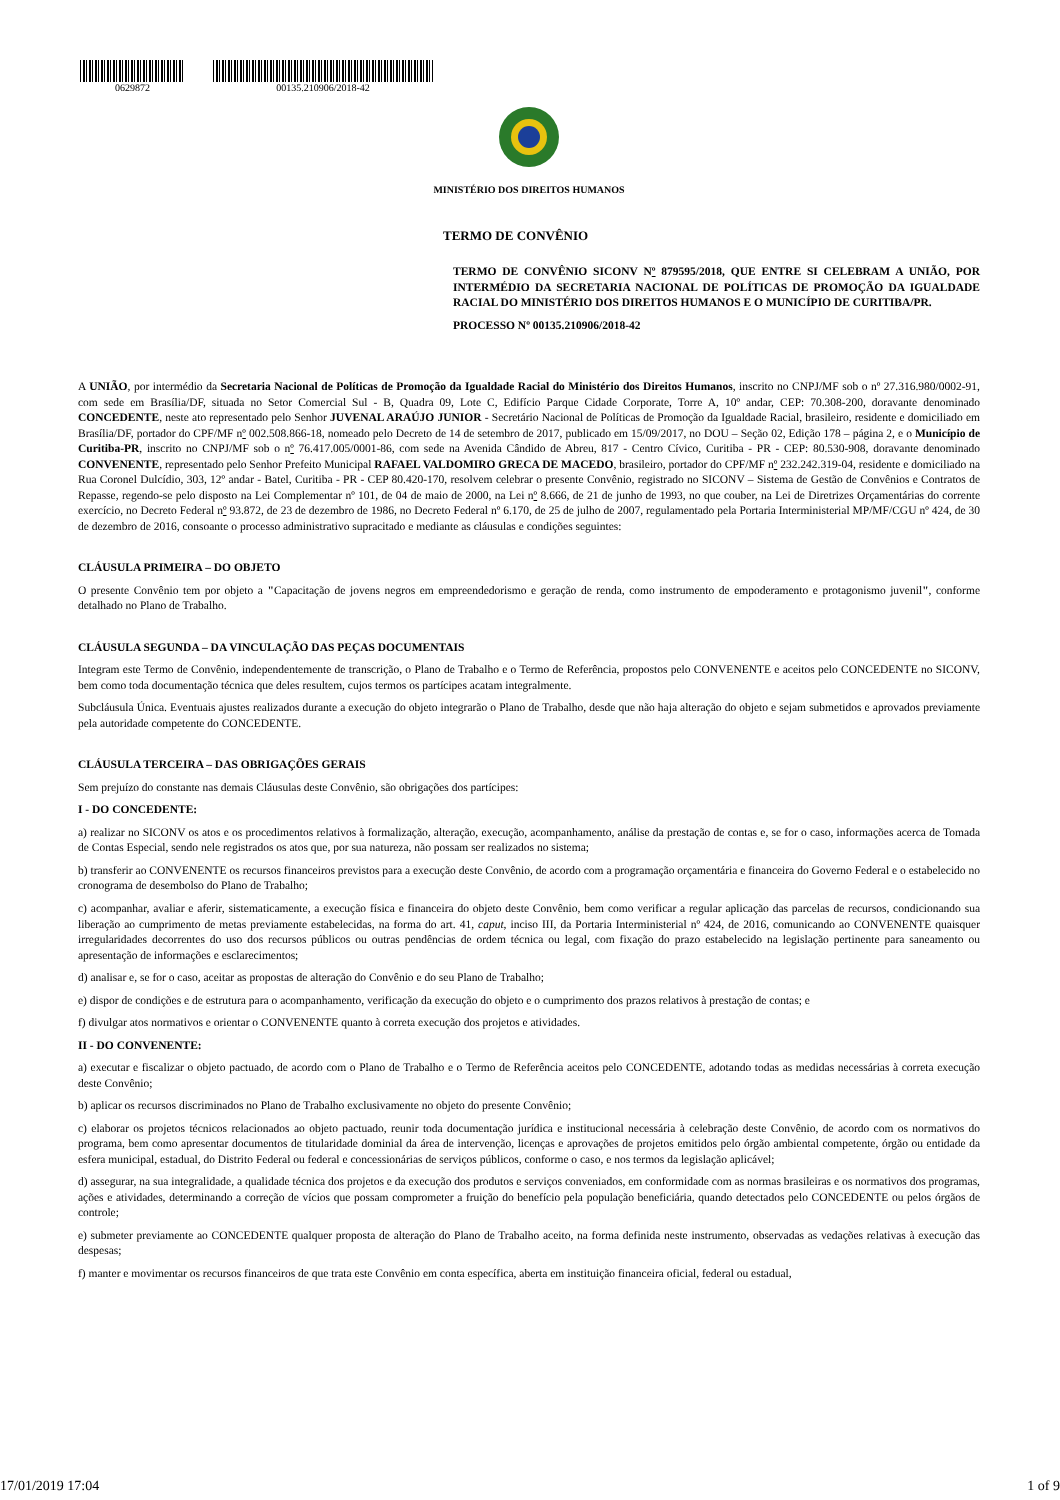0629872 00135.210906/2018-42
MINISTÉRIO DOS DIREITOS HUMANOS
TERMO DE CONVÊNIO
TERMO DE CONVÊNIO SICONV Nº 879595/2018, QUE ENTRE SI CELEBRAM A UNIÃO, POR INTERMÉDIO DA SECRETARIA NACIONAL DE POLÍTICAS DE PROMOÇÃO DA IGUALDADE RACIAL DO MINISTÉRIO DOS DIREITOS HUMANOS E O MUNICÍPIO DE CURITIBA/PR.
PROCESSO Nº 00135.210906/2018-42
A UNIÃO, por intermédio da Secretaria Nacional de Políticas de Promoção da Igualdade Racial do Ministério dos Direitos Humanos, inscrito no CNPJ/MF sob o nº 27.316.980/0002-91, com sede em Brasília/DF, situada no Setor Comercial Sul - B, Quadra 09, Lote C, Edifício Parque Cidade Corporate, Torre A, 10º andar, CEP: 70.308-200, doravante denominado CONCEDENTE, neste ato representado pelo Senhor JUVENAL ARAÚJO JUNIOR - Secretário Nacional de Políticas de Promoção da Igualdade Racial, brasileiro, residente e domiciliado em Brasília/DF, portador do CPF/MF nº 002.508.866-18, nomeado pelo Decreto de 14 de setembro de 2017, publicado em 15/09/2017, no DOU – Seção 02, Edição 178 – página 2, e o Município de Curitiba-PR, inscrito no CNPJ/MF sob o nº 76.417.005/0001-86, com sede na Avenida Cândido de Abreu, 817 - Centro Cívico, Curitiba - PR - CEP: 80.530-908, doravante denominado CONVENENTE, representado pelo Senhor Prefeito Municipal RAFAEL VALDOMIRO GRECA DE MACEDO, brasileiro, portador do CPF/MF nº 232.242.319-04, residente e domiciliado na Rua Coronel Dulcídio, 303, 12º andar - Batel, Curitiba - PR - CEP 80.420-170, resolvem celebrar o presente Convênio, registrado no SICONV – Sistema de Gestão de Convênios e Contratos de Repasse, regendo-se pelo disposto na Lei Complementar nº 101, de 04 de maio de 2000, na Lei nº 8.666, de 21 de junho de 1993, no que couber, na Lei de Diretrizes Orçamentárias do corrente exercício, no Decreto Federal nº 93.872, de 23 de dezembro de 1986, no Decreto Federal nº 6.170, de 25 de julho de 2007, regulamentado pela Portaria Interministerial MP/MF/CGU nº 424, de 30 de dezembro de 2016, consoante o processo administrativo supracitado e mediante as cláusulas e condições seguintes:
CLÁUSULA PRIMEIRA – DO OBJETO
O presente Convênio tem por objeto a "Capacitação de jovens negros em empreendedorismo e geração de renda, como instrumento de empoderamento e protagonismo juvenil", conforme detalhado no Plano de Trabalho.
CLÁUSULA SEGUNDA – DA VINCULAÇÃO DAS PEÇAS DOCUMENTAIS
Integram este Termo de Convênio, independentemente de transcrição, o Plano de Trabalho e o Termo de Referência, propostos pelo CONVENENTE e aceitos pelo CONCEDENTE no SICONV, bem como toda documentação técnica que deles resultem, cujos termos os partícipes acatam integralmente.
Subcláusula Única. Eventuais ajustes realizados durante a execução do objeto integrarão o Plano de Trabalho, desde que não haja alteração do objeto e sejam submetidos e aprovados previamente pela autoridade competente do CONCEDENTE.
CLÁUSULA TERCEIRA – DAS OBRIGAÇÕES GERAIS
Sem prejuízo do constante nas demais Cláusulas deste Convênio, são obrigações dos partícipes:
I - DO CONCEDENTE:
a) realizar no SICONV os atos e os procedimentos relativos à formalização, alteração, execução, acompanhamento, análise da prestação de contas e, se for o caso, informações acerca de Tomada de Contas Especial, sendo nele registrados os atos que, por sua natureza, não possam ser realizados no sistema;
b) transferir ao CONVENENTE os recursos financeiros previstos para a execução deste Convênio, de acordo com a programação orçamentária e financeira do Governo Federal e o estabelecido no cronograma de desembolso do Plano de Trabalho;
c) acompanhar, avaliar e aferir, sistematicamente, a execução física e financeira do objeto deste Convênio, bem como verificar a regular aplicação das parcelas de recursos, condicionando sua liberação ao cumprimento de metas previamente estabelecidas, na forma do art. 41, caput, inciso III, da Portaria Interministerial nº 424, de 2016, comunicando ao CONVENENTE quaisquer irregularidades decorrentes do uso dos recursos públicos ou outras pendências de ordem técnica ou legal, com fixação do prazo estabelecido na legislação pertinente para saneamento ou apresentação de informações e esclarecimentos;
d) analisar e, se for o caso, aceitar as propostas de alteração do Convênio e do seu Plano de Trabalho;
e) dispor de condições e de estrutura para o acompanhamento, verificação da execução do objeto e o cumprimento dos prazos relativos à prestação de contas; e
f) divulgar atos normativos e orientar o CONVENENTE quanto à correta execução dos projetos e atividades.
II - DO CONVENENTE:
a) executar e fiscalizar o objeto pactuado, de acordo com o Plano de Trabalho e o Termo de Referência aceitos pelo CONCEDENTE, adotando todas as medidas necessárias à correta execução deste Convênio;
b) aplicar os recursos discriminados no Plano de Trabalho exclusivamente no objeto do presente Convênio;
c) elaborar os projetos técnicos relacionados ao objeto pactuado, reunir toda documentação jurídica e institucional necessária à celebração deste Convênio, de acordo com os normativos do programa, bem como apresentar documentos de titularidade dominial da área de intervenção, licenças e aprovações de projetos emitidos pelo órgão ambiental competente, órgão ou entidade da esfera municipal, estadual, do Distrito Federal ou federal e concessionárias de serviços públicos, conforme o caso, e nos termos da legislação aplicável;
d) assegurar, na sua integralidade, a qualidade técnica dos projetos e da execução dos produtos e serviços conveniados, em conformidade com as normas brasileiras e os normativos dos programas, ações e atividades, determinando a correção de vícios que possam comprometer a fruição do benefício pela população beneficiária, quando detectados pelo CONCEDENTE ou pelos órgãos de controle;
e) submeter previamente ao CONCEDENTE qualquer proposta de alteração do Plano de Trabalho aceito, na forma definida neste instrumento, observadas as vedações relativas à execução das despesas;
f) manter e movimentar os recursos financeiros de que trata este Convênio em conta específica, aberta em instituição financeira oficial, federal ou estadual,
17/01/2019 17:04 1 of 9